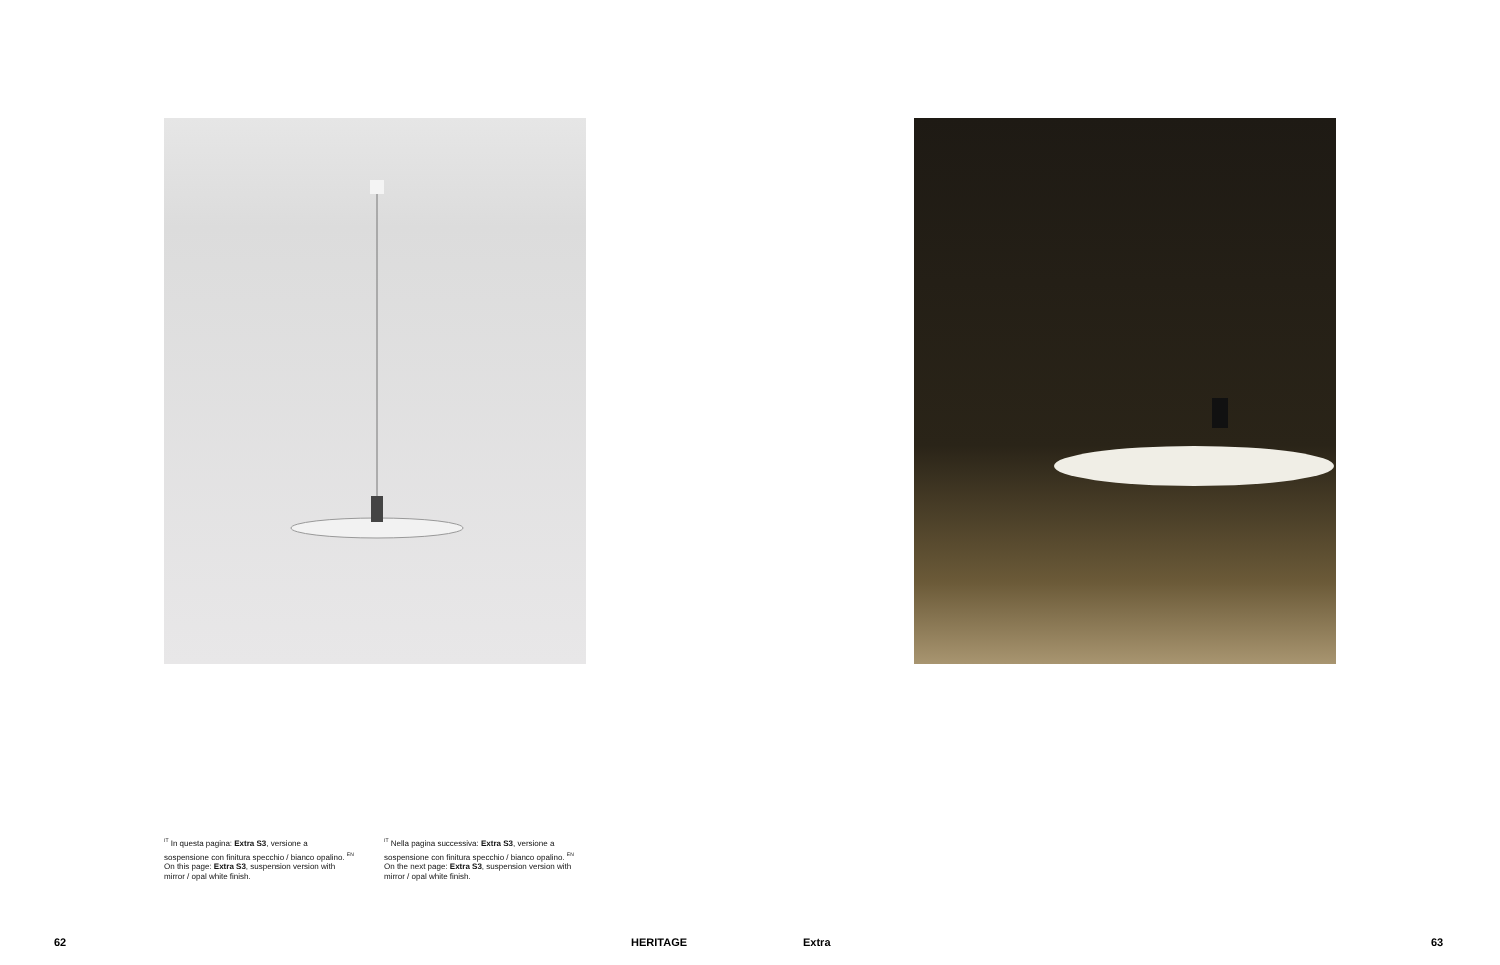<sup>IT</sup> In questa pagina: Extra S3, versione a sospensione con finitura specchio / bianco opalino. <sup>EN</sup> On this page: Extra S3, suspension version with mirror / opal white finish.
<sup>IT</sup> Nella pagina successiva: Extra S3, versione a sospensione con finitura specchio / bianco opalino. <sup>EN</sup> On the next page: Extra S3, suspension version with mirror / opal white finish.
62 HERITAGE
Extra 63